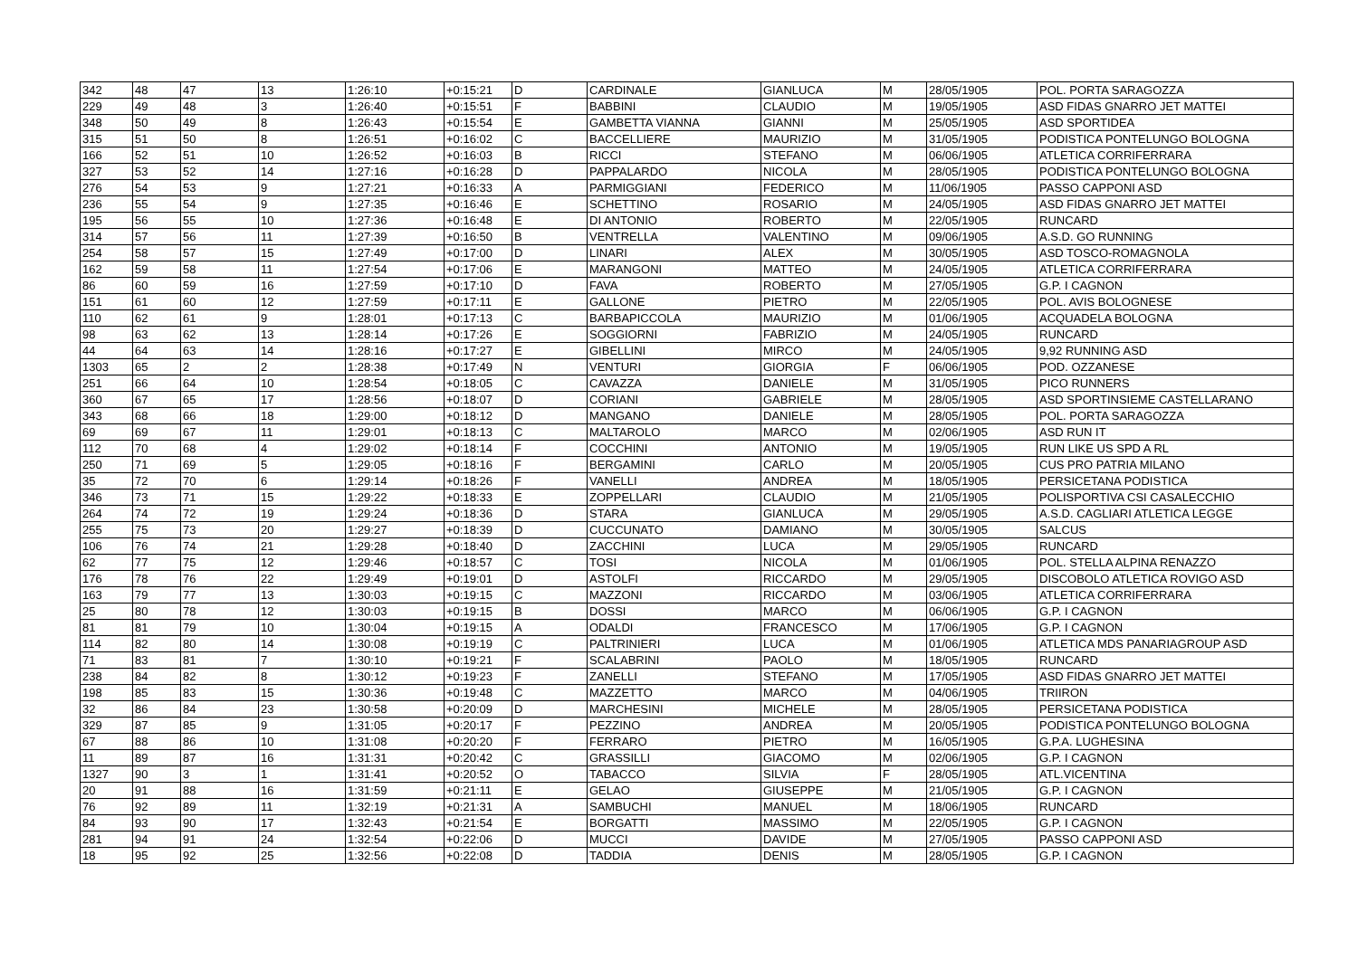| 342 | 48 | 47 | 13 | 1:26:10 | +0:15:21 | D | CARDINALE | GIANLUCA | M | 28/05/1905 | POL. PORTA SARAGOZZA |
| 229 | 49 | 48 | 3 | 1:26:40 | +0:15:51 | F | BABBINI | CLAUDIO | M | 19/05/1905 | ASD FIDAS GNARRO JET MATTEI |
| 348 | 50 | 49 | 8 | 1:26:43 | +0:15:54 | E | GAMBETTA VIANNA | GIANNI | M | 25/05/1905 | ASD SPORTIDEA |
| 315 | 51 | 50 | 8 | 1:26:51 | +0:16:02 | C | BACCELLIERE | MAURIZIO | M | 31/05/1905 | PODISTICA PONTELUNGO BOLOGNA |
| 166 | 52 | 51 | 10 | 1:26:52 | +0:16:03 | B | RICCI | STEFANO | M | 06/06/1905 | ATLETICA CORRIFERRARA |
| 327 | 53 | 52 | 14 | 1:27:16 | +0:16:28 | D | PAPPALARDO | NICOLA | M | 28/05/1905 | PODISTICA PONTELUNGO BOLOGNA |
| 276 | 54 | 53 | 9 | 1:27:21 | +0:16:33 | A | PARMIGGIANI | FEDERICO | M | 11/06/1905 | PASSO CAPPONI ASD |
| 236 | 55 | 54 | 9 | 1:27:35 | +0:16:46 | E | SCHETTINO | ROSARIO | M | 24/05/1905 | ASD FIDAS GNARRO JET MATTEI |
| 195 | 56 | 55 | 10 | 1:27:36 | +0:16:48 | E | DI ANTONIO | ROBERTO | M | 22/05/1905 | RUNCARD |
| 314 | 57 | 56 | 11 | 1:27:39 | +0:16:50 | B | VENTRELLA | VALENTINO | M | 09/06/1905 | A.S.D. GO RUNNING |
| 254 | 58 | 57 | 15 | 1:27:49 | +0:17:00 | D | LINARI | ALEX | M | 30/05/1905 | ASD TOSCO-ROMAGNOLA |
| 162 | 59 | 58 | 11 | 1:27:54 | +0:17:06 | E | MARANGONI | MATTEO | M | 24/05/1905 | ATLETICA CORRIFERRARA |
| 86 | 60 | 59 | 16 | 1:27:59 | +0:17:10 | D | FAVA | ROBERTO | M | 27/05/1905 | G.P. I CAGNON |
| 151 | 61 | 60 | 12 | 1:27:59 | +0:17:11 | E | GALLONE | PIETRO | M | 22/05/1905 | POL. AVIS BOLOGNESE |
| 110 | 62 | 61 | 9 | 1:28:01 | +0:17:13 | C | BARBAPICCOLA | MAURIZIO | M | 01/06/1905 | ACQUADELA BOLOGNA |
| 98 | 63 | 62 | 13 | 1:28:14 | +0:17:26 | E | SOGGIORNI | FABRIZIO | M | 24/05/1905 | RUNCARD |
| 44 | 64 | 63 | 14 | 1:28:16 | +0:17:27 | E | GIBELLINI | MIRCO | M | 24/05/1905 | 9,92 RUNNING ASD |
| 1303 | 65 | 2 | 2 | 1:28:38 | +0:17:49 | N | VENTURI | GIORGIA | F | 06/06/1905 | POD. OZZANESE |
| 251 | 66 | 64 | 10 | 1:28:54 | +0:18:05 | C | CAVAZZA | DANIELE | M | 31/05/1905 | PICO RUNNERS |
| 360 | 67 | 65 | 17 | 1:28:56 | +0:18:07 | D | CORIANI | GABRIELE | M | 28/05/1905 | ASD SPORTINSIEME CASTELLARANO |
| 343 | 68 | 66 | 18 | 1:29:00 | +0:18:12 | D | MANGANO | DANIELE | M | 28/05/1905 | POL. PORTA SARAGOZZA |
| 69 | 69 | 67 | 11 | 1:29:01 | +0:18:13 | C | MALTAROLO | MARCO | M | 02/06/1905 | ASD RUN IT |
| 112 | 70 | 68 | 4 | 1:29:02 | +0:18:14 | F | COCCHINI | ANTONIO | M | 19/05/1905 | RUN LIKE US SPD A RL |
| 250 | 71 | 69 | 5 | 1:29:05 | +0:18:16 | F | BERGAMINI | CARLO | M | 20/05/1905 | CUS PRO PATRIA MILANO |
| 35 | 72 | 70 | 6 | 1:29:14 | +0:18:26 | F | VANELLI | ANDREA | M | 18/05/1905 | PERSICETANA PODISTICA |
| 346 | 73 | 71 | 15 | 1:29:22 | +0:18:33 | E | ZOPPELLARI | CLAUDIO | M | 21/05/1905 | POLISPORTIVA CSI CASALECCHIO |
| 264 | 74 | 72 | 19 | 1:29:24 | +0:18:36 | D | STARA | GIANLUCA | M | 29/05/1905 | A.S.D. CAGLIARI ATLETICA LEGGE |
| 255 | 75 | 73 | 20 | 1:29:27 | +0:18:39 | D | CUCCUNATO | DAMIANO | M | 30/05/1905 | SALCUS |
| 106 | 76 | 74 | 21 | 1:29:28 | +0:18:40 | D | ZACCHINI | LUCA | M | 29/05/1905 | RUNCARD |
| 62 | 77 | 75 | 12 | 1:29:46 | +0:18:57 | C | TOSI | NICOLA | M | 01/06/1905 | POL. STELLA ALPINA RENAZZO |
| 176 | 78 | 76 | 22 | 1:29:49 | +0:19:01 | D | ASTOLFI | RICCARDO | M | 29/05/1905 | DISCOBOLO ATLETICA ROVIGO ASD |
| 163 | 79 | 77 | 13 | 1:30:03 | +0:19:15 | C | MAZZONI | RICCARDO | M | 03/06/1905 | ATLETICA CORRIFERRARA |
| 25 | 80 | 78 | 12 | 1:30:03 | +0:19:15 | B | DOSSI | MARCO | M | 06/06/1905 | G.P. I CAGNON |
| 81 | 81 | 79 | 10 | 1:30:04 | +0:19:15 | A | ODALDI | FRANCESCO | M | 17/06/1905 | G.P. I CAGNON |
| 114 | 82 | 80 | 14 | 1:30:08 | +0:19:19 | C | PALTRINIERI | LUCA | M | 01/06/1905 | ATLETICA MDS PANARIAGROUP ASD |
| 71 | 83 | 81 | 7 | 1:30:10 | +0:19:21 | F | SCALABRINI | PAOLO | M | 18/05/1905 | RUNCARD |
| 238 | 84 | 82 | 8 | 1:30:12 | +0:19:23 | F | ZANELLI | STEFANO | M | 17/05/1905 | ASD FIDAS GNARRO JET MATTEI |
| 198 | 85 | 83 | 15 | 1:30:36 | +0:19:48 | C | MAZZETTO | MARCO | M | 04/06/1905 | TRIIRON |
| 32 | 86 | 84 | 23 | 1:30:58 | +0:20:09 | D | MARCHESINI | MICHELE | M | 28/05/1905 | PERSICETANA PODISTICA |
| 329 | 87 | 85 | 9 | 1:31:05 | +0:20:17 | F | PEZZINO | ANDREA | M | 20/05/1905 | PODISTICA PONTELUNGO BOLOGNA |
| 67 | 88 | 86 | 10 | 1:31:08 | +0:20:20 | F | FERRARO | PIETRO | M | 16/05/1905 | G.P.A. LUGHESINA |
| 11 | 89 | 87 | 16 | 1:31:31 | +0:20:42 | C | GRASSILLI | GIACOMO | M | 02/06/1905 | G.P. I CAGNON |
| 1327 | 90 | 3 | 1 | 1:31:41 | +0:20:52 | O | TABACCO | SILVIA | F | 28/05/1905 | ATL.VICENTINA |
| 20 | 91 | 88 | 16 | 1:31:59 | +0:21:11 | E | GELAO | GIUSEPPE | M | 21/05/1905 | G.P. I CAGNON |
| 76 | 92 | 89 | 11 | 1:32:19 | +0:21:31 | A | SAMBUCHI | MANUEL | M | 18/06/1905 | RUNCARD |
| 84 | 93 | 90 | 17 | 1:32:43 | +0:21:54 | E | BORGATTI | MASSIMO | M | 22/05/1905 | G.P. I CAGNON |
| 281 | 94 | 91 | 24 | 1:32:54 | +0:22:06 | D | MUCCI | DAVIDE | M | 27/05/1905 | PASSO CAPPONI ASD |
| 18 | 95 | 92 | 25 | 1:32:56 | +0:22:08 | D | TADDIA | DENIS | M | 28/05/1905 | G.P. I CAGNON |